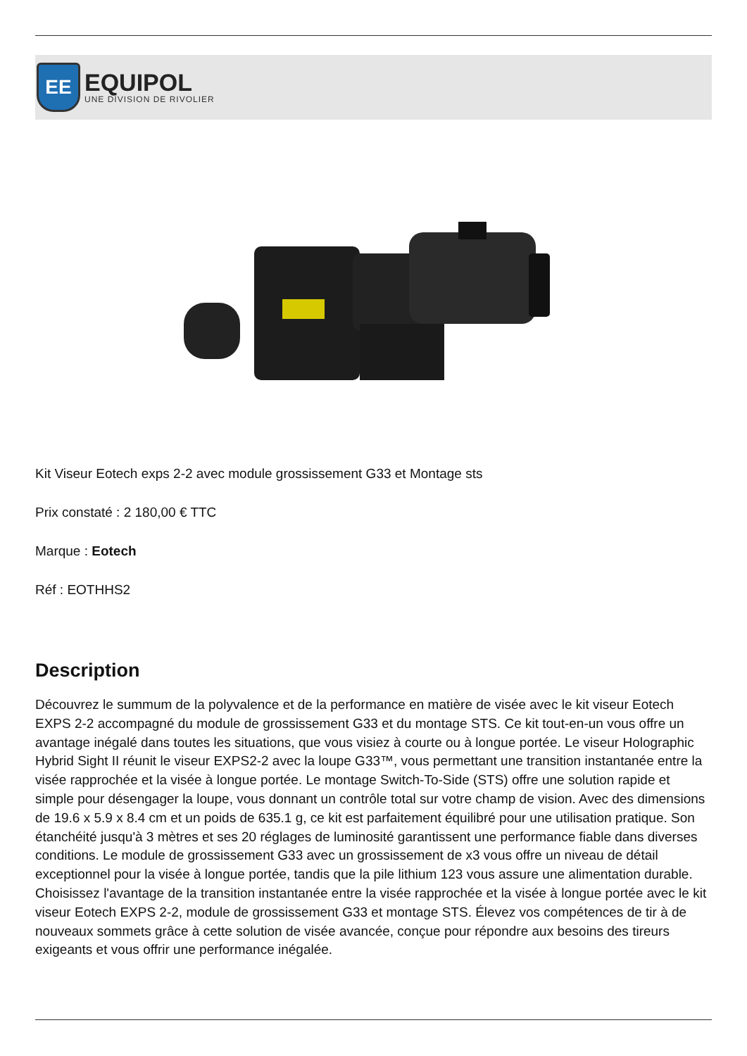EE
EQUIPOL
UNE DIVISION DE RIVOLIER
Kit Viseur Eotech exps 2-2 avec module grossissement G33 et Montage sts
Prix constaté : 2 180,00 € TTC
Marque : Eotech
Réf : EOTHHS2
Description
Découvrez le summum de la polyvalence et de la performance en matière de visée avec le kit viseur Eotech EXPS 2-2 accompagné du module de grossissement G33 et du montage STS. Ce kit tout-en-un vous offre un avantage inégalé dans toutes les situations, que vous visiez à courte ou à longue portée. Le viseur Holographic Hybrid Sight II réunit le viseur EXPS2-2 avec la loupe G33™, vous permettant une transition instantanée entre la visée rapprochée et la visée à longue portée. Le montage Switch-To-Side (STS) offre une solution rapide et simple pour désengager la loupe, vous donnant un contrôle total sur votre champ de vision. Avec des dimensions de 19.6 x 5.9 x 8.4 cm et un poids de 635.1 g, ce kit est parfaitement équilibré pour une utilisation pratique. Son étanchéité jusqu'à 3 mètres et ses 20 réglages de luminosité garantissent une performance fiable dans diverses conditions. Le module de grossissement G33 avec un grossissement de x3 vous offre un niveau de détail exceptionnel pour la visée à longue portée, tandis que la pile lithium 123 vous assure une alimentation durable. Choisissez l'avantage de la transition instantanée entre la visée rapprochée et la visée à longue portée avec le kit viseur Eotech EXPS 2-2, module de grossissement G33 et montage STS. Élevez vos compétences de tir à de nouveaux sommets grâce à cette solution de visée avancée, conçue pour répondre aux besoins des tireurs exigeants et vous offrir une performance inégalée.